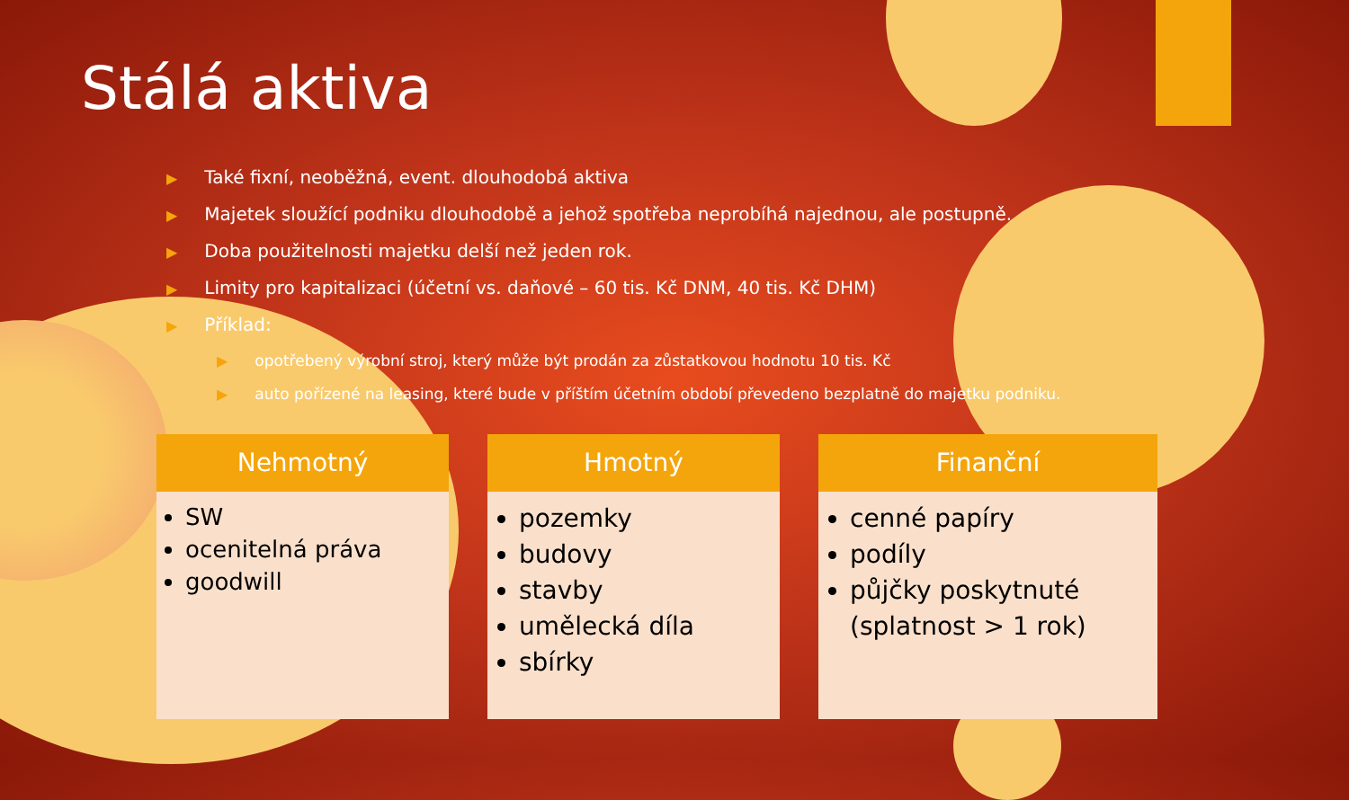Stálá aktiva
▶ Také fixní, neoběžná, event. dlouhodobá aktiva
▶ Majetek sloužící podniku dlouhodobě a jehož spotřeba neprobíhá najednou, ale postupně.
▶ Doba použitelnosti majetku delší než jeden rok.
▶ Limity pro kapitalizaci (účetní vs. daňové – 60 tis. Kč DNM, 40 tis. Kč DHM)
▶ Příklad:
▶ opotřebený výrobní stroj, který může být prodán za zůstatkovou hodnotu 10 tis. Kč
▶ auto pořízené na leasing, které bude v příštím účetním období převedeno bezplatně do majetku podniku.
Nehmotný
SW
ocenitelná práva
goodwill
Hmotný
pozemky
budovy
stavby
umělecká díla
sbírky
Finanční
cenné papíry
podíly
půjčky poskytnuté (splatnost > 1 rok)